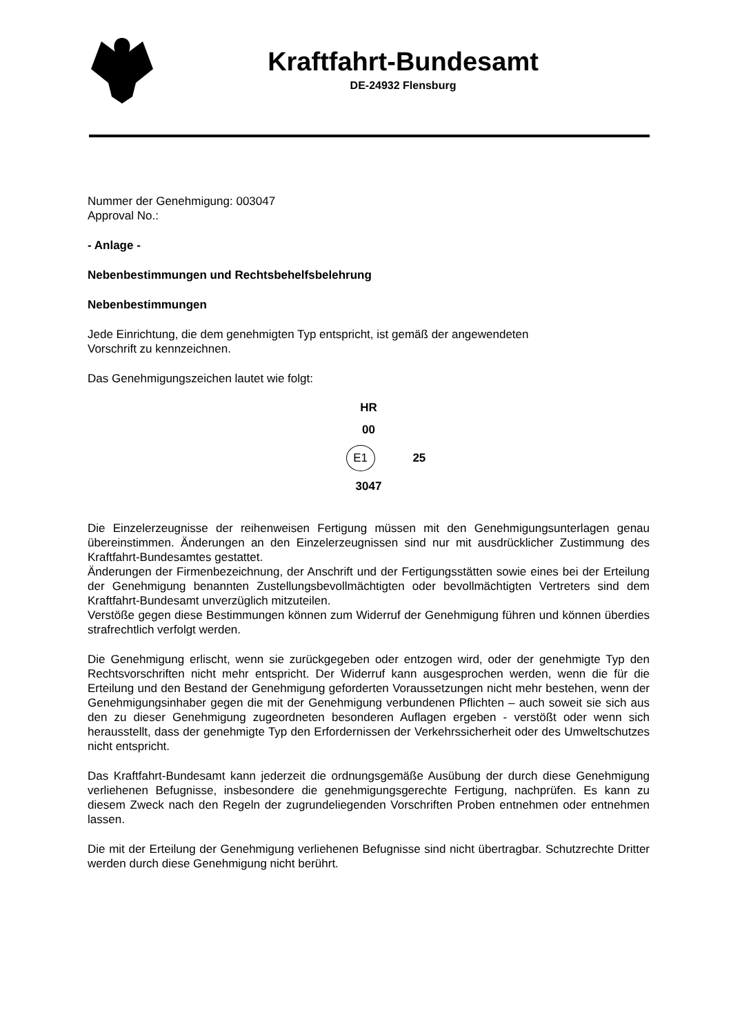Kraftfahrt-Bundesamt
DE-24932 Flensburg
Nummer der Genehmigung: 003047
Approval No.:
- Anlage -
Nebenbestimmungen und Rechtsbehelfsbelehrung
Nebenbestimmungen
Jede Einrichtung, die dem genehmigten Typ entspricht, ist gemäß der angewendeten
Vorschrift zu kennzeichnen.
Das Genehmigungszeichen lautet wie folgt:
HR
00
E1 25
3047
Die Einzelerzeugnisse der reihenweisen Fertigung müssen mit den Genehmigungsunterlagen genau übereinstimmen. Änderungen an den Einzelerzeugnissen sind nur mit ausdrücklicher Zustimmung des Kraftfahrt-Bundesamtes gestattet.
Änderungen der Firmenbezeichnung, der Anschrift und der Fertigungsstätten sowie eines bei der Erteilung der Genehmigung benannten Zustellungsbevollmächtigten oder bevollmächtigten Vertreters sind dem Kraftfahrt-Bundesamt unverzüglich mitzuteilen.
Verstöße gegen diese Bestimmungen können zum Widerruf der Genehmigung führen und können überdies strafrechtlich verfolgt werden.
Die Genehmigung erlischt, wenn sie zurückgegeben oder entzogen wird, oder der genehmigte Typ den Rechtsvorschriften nicht mehr entspricht. Der Widerruf kann ausgesprochen werden, wenn die für die Erteilung und den Bestand der Genehmigung geforderten Voraussetzungen nicht mehr bestehen, wenn der Genehmigungsinhaber gegen die mit der Genehmigung verbundenen Pflichten – auch soweit sie sich aus den zu dieser Genehmigung zugeordneten besonderen Auflagen ergeben - verstößt oder wenn sich herausstellt, dass der genehmigte Typ den Erfordernissen der Verkehrssicherheit oder des Umweltschutzes nicht entspricht.
Das Kraftfahrt-Bundesamt kann jederzeit die ordnungsgemäße Ausübung der durch diese Genehmigung verliehenen Befugnisse, insbesondere die genehmigungsgerechte Fertigung, nachprüfen. Es kann zu diesem Zweck nach den Regeln der zugrundeliegenden Vorschriften Proben entnehmen oder entnehmen lassen.
Die mit der Erteilung der Genehmigung verliehenen Befugnisse sind nicht übertragbar. Schutzrechte Dritter werden durch diese Genehmigung nicht berührt.